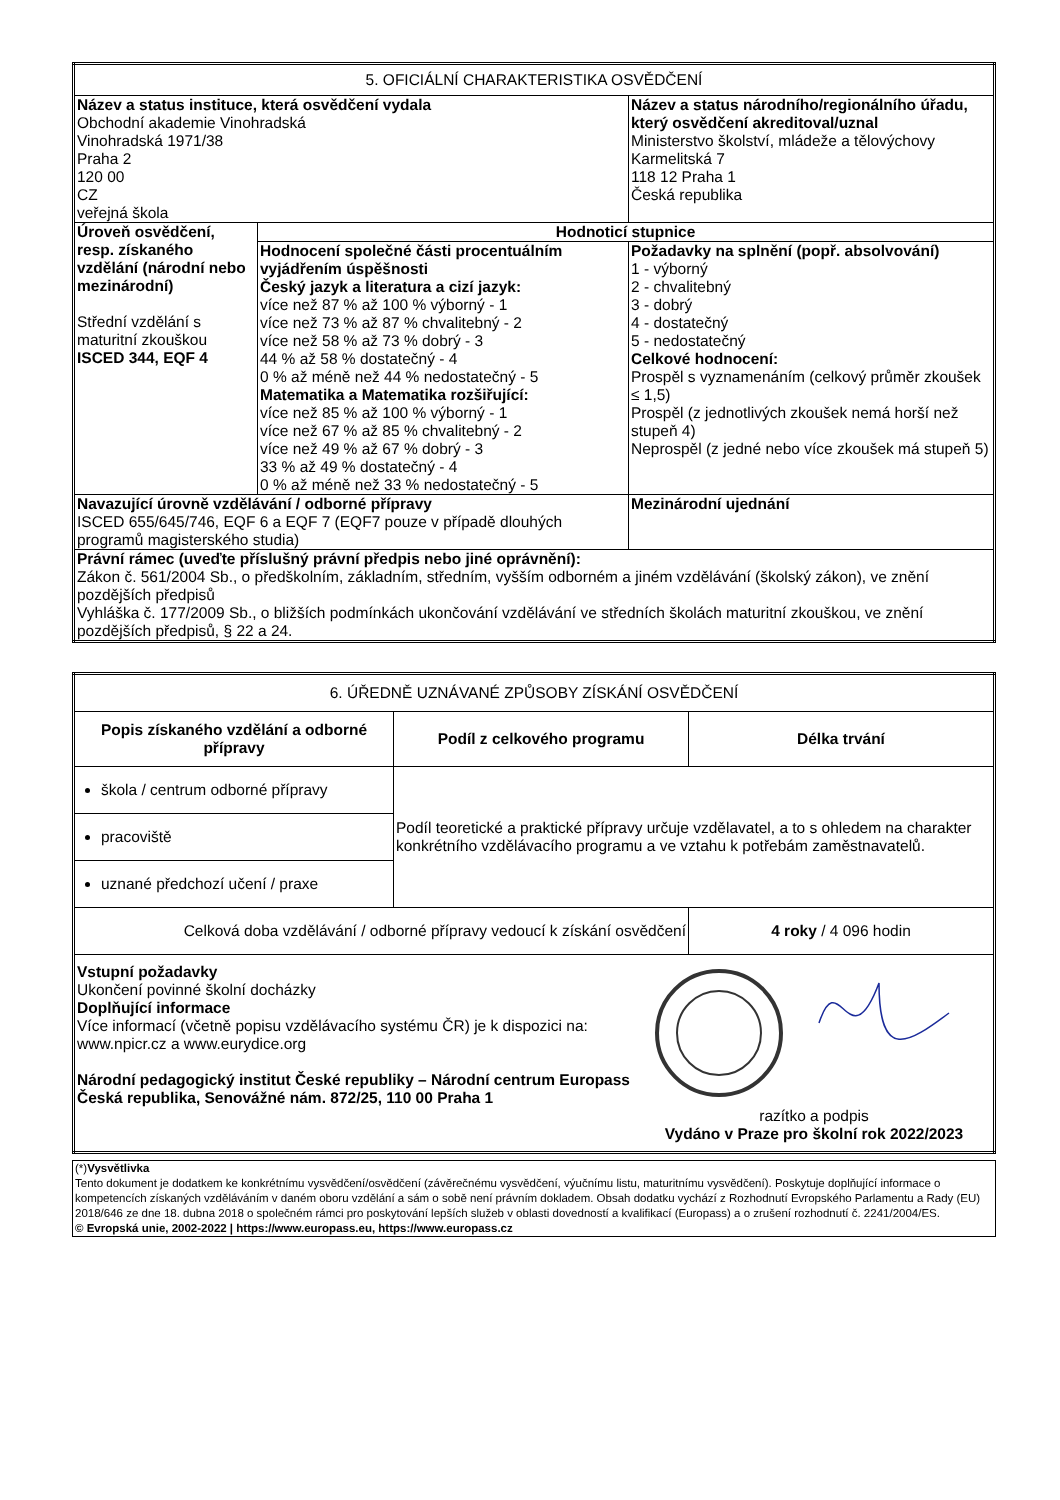| 5. OFICIÁLNÍ CHARAKTERISTIKA OSVĚDČENÍ | | |
| Název a status instituce, která osvědčení vydala Obchodní akademie Vinohradská Vinohradská 1971/38 Praha 2 120 00 CZ veřejná škola | | Název a status národního/regionálního úřadu, který osvědčení akreditoval/uznal Ministerstvo školství, mládeže a tělovýchovy Karmelitská 7 118 12 Praha 1 Česká republika |
| Úroveň osvědčení, resp. získaného vzdělání (národní nebo mezinárodní) Střední vzdělání s maturitní zkouškou ISCED 344, EQF 4 | Hodnoticí stupnice | |
| | Hodnocení společné části procentuálním vyjádřením úspěšnosti Český jazyk a literatura a cizí jazyk: více než 87 % až 100 % výborný - 1 více než 73 % až 87 % chvalitebný - 2 více než 58 % až 73 % dobrý - 3 44 % až 58 % dostatečný - 4 0 % až méně než 44 % nedostatečný - 5 Matematika a Matematika rozšiřující: více než 85 % až 100 % výborný - 1 více než 67 % až 85 % chvalitebný - 2 více než 49 % až 67 % dobrý - 3 33 % až 49 % dostatečný - 4 0 % až méně než 33 % nedostatečný - 5 | Požadavky na splnění (popř. absolvování) 1 - výborný 2 - chvalitebný 3 - dobrý 4 - dostatečný 5 - nedostatečný Celkové hodnocení: Prospěl s vyznamenáním (celkový průměr zkoušek ≤ 1,5) Prospěl (z jednotlivých zkoušek nemá horší než stupeň 4) Neprospěl (z jedné nebo více zkoušek má stupeň 5) |
| Navazující úrovně vzdělávání / odborné přípravy ISCED 655/645/746, EQF 6 a EQF 7 (EQF7 pouze v případě dlouhých programů magisterského studia) | | Mezinárodní ujednání |
| Právní rámec (uveďte příslušný právní předpis nebo jiné oprávnění): Zákon č. 561/2004 Sb., o předškolním, základním, středním, vyšším odborném a jiném vzdělávání (školský zákon), ve znění pozdějších předpisů Vyhláška č. 177/2009 Sb., o bližších podmínkách ukončování vzdělávání ve středních školách maturitní zkouškou, ve znění pozdějších předpisů, § 22 a 24. | | |
| 6. ÚŘEDNĚ UZNÁVANÉ ZPŮSOBY ZÍSKÁNÍ OSVĚDČENÍ | | |
| Popis získaného vzdělání a odborné přípravy | Podíl z celkového programu | Délka trvání |
| škola / centrum odborné přípravy | Podíl teoretické a praktické přípravy určuje vzdělavatel, a to s ohledem na charakter konkrétního vzdělávacího programu a ve vztahu k potřebám zaměstnavatelů. | |
| pracoviště | | |
| uznané předchozí učení / praxe | | |
| Celková doba vzdělávání / odborné přípravy vedoucí k získání osvědčení | | 4 roky / 4 096 hodin |
| Vstupní požadavky Ukončení povinné školní docházky Doplňující informace Více informací (včetně popisu vzdělávacího systému ČR) je k dispozici na: www.npicr.cz a www.eurydice.org Národní pedagogický institut České republiky – Národní centrum Europass Česká republika, Senovážné nám. 872/25, 110 00 Praha 1 razítko a podpis Vydáno v Praze pro školní rok 2022/2023 | | |
| (*) Vysvětlivka Tento dokument je dodatkem ke konkrétnímu vysvědčení/osvědčení (závěrečnému vysvědčení, výučnímu listu, maturitnímu vysvědčení). Poskytuje doplňující informace o kompetencích získaných vzděláváním v daném oboru vzdělání a sám o sobě není právním dokladem. Obsah dodatku vychází z Rozhodnutí Evropského Parlamentu a Rady (EU) 2018/646 ze dne 18. dubna 2018 o společném rámci pro poskytování lepších služeb v oblasti dovedností a kvalifikací (Europass) a o zrušení rozhodnutí č. 2241/2004/ES. © Evropská unie, 2002-2022 / https://www.europass.eu, https://www.europass.cz |